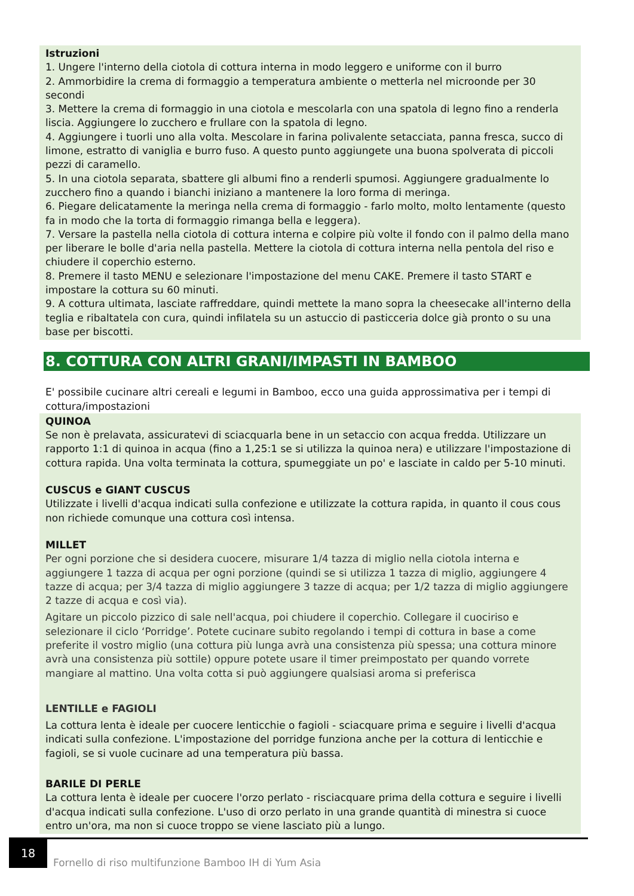Istruzioni
1. Ungere l'interno della ciotola di cottura interna in modo leggero e uniforme con il burro
2. Ammorbidire la crema di formaggio a temperatura ambiente o metterla nel microonde per 30 secondi
3. Mettere la crema di formaggio in una ciotola e mescolarla con una spatola di legno fino a renderla liscia. Aggiungere lo zucchero e frullare con la spatola di legno.
4. Aggiungere i tuorli uno alla volta. Mescolare in farina polivalente setacciata, panna fresca, succo di limone, estratto di vaniglia e burro fuso. A questo punto aggiungete una buona spolverata di piccoli pezzi di caramello.
5. In una ciotola separata, sbattere gli albumi fino a renderli spumosi. Aggiungere gradualmente lo zucchero fino a quando i bianchi iniziano a mantenere la loro forma di meringa.
6. Piegare delicatamente la meringa nella crema di formaggio - farlo molto, molto lentamente (questo fa in modo che la torta di formaggio rimanga bella e leggera).
7. Versare la pastella nella ciotola di cottura interna e colpire più volte il fondo con il palmo della mano per liberare le bolle d'aria nella pastella. Mettere la ciotola di cottura interna nella pentola del riso e chiudere il coperchio esterno.
8. Premere il tasto MENU e selezionare l'impostazione del menu CAKE. Premere il tasto START e impostare la cottura su 60 minuti.
9. A cottura ultimata, lasciate raffreddare, quindi mettete la mano sopra la cheesecake all'interno della teglia e ribaltatela con cura, quindi infilatela su un astuccio di pasticceria dolce già pronto o su una base per biscotti.
8. COTTURA CON ALTRI GRANI/IMPASTI IN BAMBOO
E' possibile cucinare altri cereali e legumi in Bamboo, ecco una guida approssimativa per i tempi di cottura/impostazioni
QUINOA
Se non è prelavata, assicuratevi di sciacquarla bene in un setaccio con acqua fredda. Utilizzare un rapporto 1:1 di quinoa in acqua (fino a 1,25:1 se si utilizza la quinoa nera) e utilizzare l'impostazione di cottura rapida. Una volta terminata la cottura, spumeggiate un po' e lasciate in caldo per 5-10 minuti.
CUSCUS e GIANT CUSCUS
Utilizzate i livelli d'acqua indicati sulla confezione e utilizzate la cottura rapida, in quanto il cous cous non richiede comunque una cottura così intensa.
MILLET
Per ogni porzione che si desidera cuocere, misurare 1/4 tazza di miglio nella ciotola interna e aggiungere 1 tazza di acqua per ogni porzione (quindi se si utilizza 1 tazza di miglio, aggiungere 4 tazze di acqua; per 3/4 tazza di miglio aggiungere 3 tazze di acqua; per 1/2 tazza di miglio aggiungere 2 tazze di acqua e così via).
Agitare un piccolo pizzico di sale nell'acqua, poi chiudere il coperchio. Collegare il cuociriso e selezionare il ciclo ‘Porridge’. Potete cucinare subito regolando i tempi di cottura in base a come preferite il vostro miglio (una cottura più lunga avrà una consistenza più spessa; una cottura minore avrà una consistenza più sottile) oppure potete usare il timer preimpostato per quando vorrete mangiare al mattino. Una volta cotta si può aggiungere qualsiasi aroma si preferisca
LENTILLE e FAGIOLI
La cottura lenta è ideale per cuocere lenticchie o fagioli - sciacquare prima e seguire i livelli d'acqua indicati sulla confezione. L'impostazione del porridge funziona anche per la cottura di lenticchie e fagioli, se si vuole cucinare ad una temperatura più bassa.
BARILE DI PERLE
La cottura lenta è ideale per cuocere l'orzo perlato - risciacquare prima della cottura e seguire i livelli d'acqua indicati sulla confezione. L'uso di orzo perlato in una grande quantità di minestra si cuoce entro un'ora, ma non si cuoce troppo se viene lasciato più a lungo.
18
Fornello di riso multifunzione Bamboo IH di Yum Asia